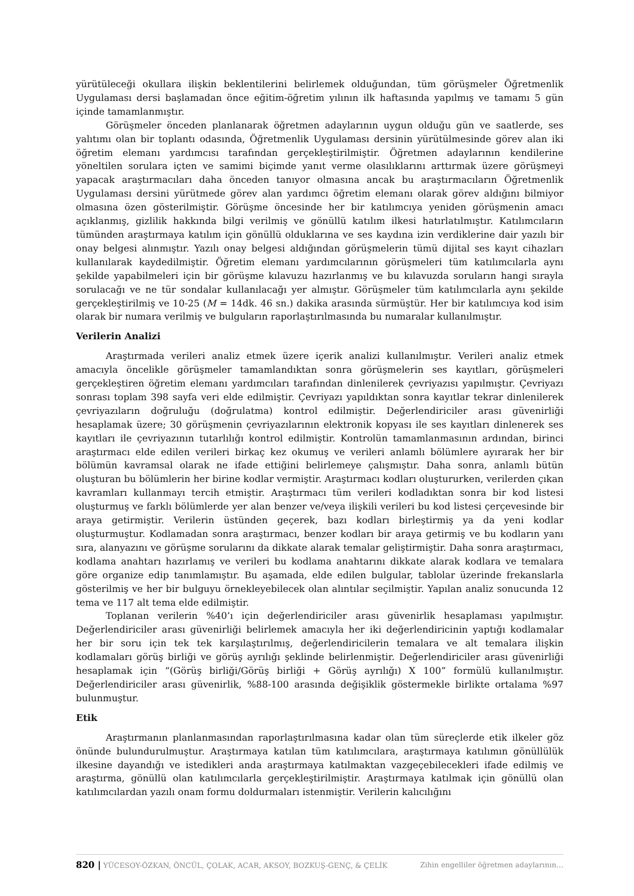yürütüleceği okullara ilişkin beklentilerini belirlemek olduğundan, tüm görüşmeler Öğretmenlik Uygulaması dersi başlamadan önce eğitim-öğretim yılının ilk haftasında yapılmış ve tamamı 5 gün içinde tamamlanmıştır.
Görüşmeler önceden planlanarak öğretmen adaylarının uygun olduğu gün ve saatlerde, ses yalıtımı olan bir toplantı odasında, Öğretmenlik Uygulaması dersinin yürütülmesinde görev alan iki öğretim elemanı yardımcısı tarafından gerçekleştirilmiştir. Öğretmen adaylarının kendilerine yöneltilen sorulara içten ve samimi biçimde yanıt verme olasılıklarını arttırmak üzere görüşmeyi yapacak araştırmacıları daha önceden tanıyor olmasına ancak bu araştırmacıların Öğretmenlik Uygulaması dersini yürütmede görev alan yardımcı öğretim elemanı olarak görev aldığını bilmiyor olmasına özen gösterilmiştir. Görüşme öncesinde her bir katılımcıya yeniden görüşmenin amacı açıklanmış, gizlilik hakkında bilgi verilmiş ve gönüllü katılım ilkesi hatırlatılmıştır. Katılımcıların tümünden araştırmaya katılım için gönüllü olduklarına ve ses kaydına izin verdiklerine dair yazılı bir onay belgesi alınmıştır. Yazılı onay belgesi aldığından görüşmelerin tümü dijital ses kayıt cihazları kullanılarak kaydedilmiştir. Öğretim elemanı yardımcılarının görüşmeleri tüm katılımcılarla aynı şekilde yapabilmeleri için bir görüşme kılavuzu hazırlanmış ve bu kılavuzda soruların hangi sırayla sorulacağı ve ne tür sondalar kullanılacağı yer almıştır. Görüşmeler tüm katılımcılarla aynı şekilde gerçekleştirilmiş ve 10-25 (M = 14dk. 46 sn.) dakika arasında sürmüştür. Her bir katılımcıya kod isim olarak bir numara verilmiş ve bulguların raporlaştırılmasında bu numaralar kullanılmıştır.
Verilerin Analizi
Araştırmada verileri analiz etmek üzere içerik analizi kullanılmıştır. Verileri analiz etmek amacıyla öncelikle görüşmeler tamamlandıktan sonra görüşmelerin ses kayıtları, görüşmeleri gerçekleştiren öğretim elemanı yardımcıları tarafından dinlenilerek çevriyazısı yapılmıştır. Çevriyazı sonrası toplam 398 sayfa veri elde edilmiştir. Çevriyazı yapıldıktan sonra kayıtlar tekrar dinlenilerek çevriyazıların doğruluğu (doğrulatma) kontrol edilmiştir. Değerlendiriciler arası güvenirliği hesaplamak üzere; 30 görüşmenin çevriyazılarının elektronik kopyası ile ses kayıtları dinlenerek ses kayıtları ile çevriyazının tutarlılığı kontrol edilmiştir. Kontrolün tamamlanmasının ardından, birinci araştırmacı elde edilen verileri birkaç kez okumuş ve verileri anlamlı bölümlere ayırarak her bir bölümün kavramsal olarak ne ifade ettiğini belirlemeye çalışmıştır. Daha sonra, anlamlı bütün oluşturan bu bölümlerin her birine kodlar vermiştir. Araştırmacı kodları oluştururken, verilerden çıkan kavramları kullanmayı tercih etmiştir. Araştırmacı tüm verileri kodladıktan sonra bir kod listesi oluşturmuş ve farklı bölümlerde yer alan benzer ve/veya ilişkili verileri bu kod listesi çerçevesinde bir araya getirmiştir. Verilerin üstünden geçerek, bazı kodları birleştirmiş ya da yeni kodlar oluşturmuştur. Kodlamadan sonra araştırmacı, benzer kodları bir araya getirmiş ve bu kodların yanı sıra, alanyazını ve görüşme sorularını da dikkate alarak temalar geliştirmiştir. Daha sonra araştırmacı, kodlama anahtarı hazırlamış ve verileri bu kodlama anahtarını dikkate alarak kodlara ve temalara göre organize edip tanımlamıştır. Bu aşamada, elde edilen bulgular, tablolar üzerinde frekanslarla gösterilmiş ve her bir bulguyu örnekleyebilecek olan alıntılar seçilmiştir. Yapılan analiz sonucunda 12 tema ve 117 alt tema elde edilmiştir.
Toplanan verilerin %40’ı için değerlendiriciler arası güvenirlik hesaplaması yapılmıştır. Değerlendiriciler arası güvenirliği belirlemek amacıyla her iki değerlendiricinin yaptığı kodlamalar her bir soru için tek tek karşılaştırılmış, değerlendiricilerin temalara ve alt temalara ilişkin kodlamaları görüş birliği ve görüş ayrılığı şeklinde belirlenmiştir. Değerlendiriciler arası güvenirliği hesaplamak için “(Görüş birliği/Görüş birliği + Görüş ayrılığı) X 100” formülü kullanılmıştır. Değerlendiriciler arası güvenirlik, %88-100 arasında değişiklik göstermekle birlikte ortalama %97 bulunmuştur.
Etik
Araştırmanın planlanmasından raporlaştırılmasına kadar olan tüm süreçlerde etik ilkeler göz önünde bulundurulmuştur. Araştırmaya katılan tüm katılımcılara, araştırmaya katılımın gönüllülük ilkesine dayandığı ve istedikleri anda araştırmaya katılmaktan vazgeçebilecekleri ifade edilmiş ve araştırma, gönüllü olan katılımcılarla gerçekleştirilmiştir. Araştırmaya katılmak için gönüllü olan katılımcılardan yazılı onam formu doldurmaları istenmiştir. Verilerin kalıcılığını
820 | YÜCESOY-ÖZKAN, ÖNCÜL, ÇOLAK, ACAR, AKSOY, BOZKUŞ-GENÇ, & ÇELİK Zihin engelliler öğretmen adaylarının…